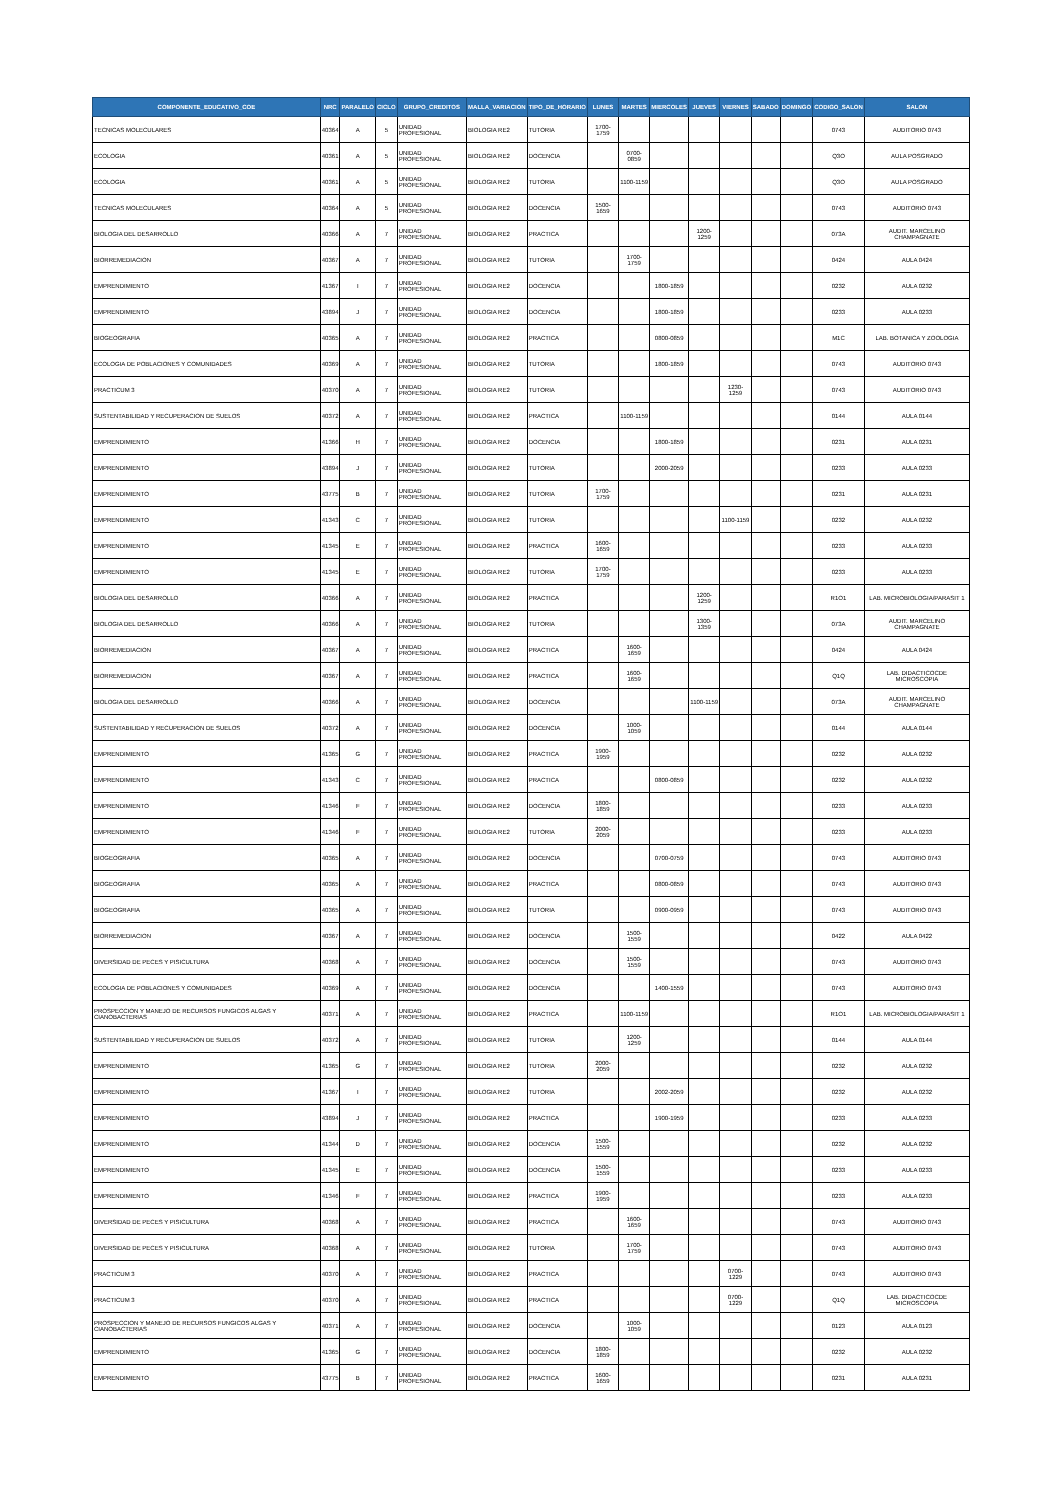| COMPONENTE_EDUCATIVO_COE | NRC | PARALELO | CICLO | GRUPO_CREDITOS | MALLA_VARIACION | TIPO_DE_HORARIO | LUNES | MARTES | MIERCOLES | JUEVES | VIERNES | SABADO | DOMINGO | CODIGO_SALON | SALON |
| --- | --- | --- | --- | --- | --- | --- | --- | --- | --- | --- | --- | --- | --- | --- | --- |
| TECNICAS MOLECULARES | 40364 | A | 5 | UNIDAD PROFESIONAL | BIOLOGIA RE2 | TUTORIA | 1700-1759 | | | | | | | 0743 | AUDITORIO 0743 |
| ECOLOGIA | 40361 | A | 5 | UNIDAD PROFESIONAL | BIOLOGIA RE2 | DOCENCIA | | 0700-0859 | | | | | | Q3O | AULA POSGRADO |
| ECOLOGIA | 40361 | A | 5 | UNIDAD PROFESIONAL | BIOLOGIA RE2 | TUTORIA | | 1100-1159 | | | | | | Q3O | AULA POSGRADO |
| TECNICAS MOLECULARES | 40364 | A | 5 | UNIDAD PROFESIONAL | BIOLOGIA RE2 | DOCENCIA | 1500-1659 | | | | | | | 0743 | AUDITORIO 0743 |
| BIOLOGIA DEL DESARROLLO | 40366 | A | 7 | UNIDAD PROFESIONAL | BIOLOGIA RE2 | PRACTICA | | | | 1200-1259 | | | | 073A | AUDIT. MARCELINO CHAMPAGNATE |
| BIORREMEDIACION | 40367 | A | 7 | UNIDAD PROFESIONAL | BIOLOGIA RE2 | TUTORIA | | 1700-1759 | | | | | | 0424 | AULA 0424 |
| EMPRENDIMIENTO | 41367 | I | 7 | UNIDAD PROFESIONAL | BIOLOGIA RE2 | DOCENCIA | | | 1800-1859 | | | | | 0232 | AULA 0232 |
| EMPRENDIMIENTO | 43894 | J | 7 | UNIDAD PROFESIONAL | BIOLOGIA RE2 | DOCENCIA | | | 1800-1859 | | | | | 0233 | AULA 0233 |
| BIOGEOGRAFIA | 40365 | A | 7 | UNIDAD PROFESIONAL | BIOLOGIA RE2 | PRACTICA | | | 0800-0859 | | | | | M1C | LAB. BOTANICA Y ZOOLOGIA |
| ECOLOGIA DE POBLACIONES Y COMUNIDADES | 40369 | A | 7 | UNIDAD PROFESIONAL | BIOLOGIA RE2 | TUTORIA | | | 1800-1859 | | | | | 0743 | AUDITORIO 0743 |
| PRACTICUM 3 | 40370 | A | 7 | UNIDAD PROFESIONAL | BIOLOGIA RE2 | TUTORIA | | | | | 1230-1259 | | | 0743 | AUDITORIO 0743 |
| SUSTENTABILIDAD Y RECUPERACION DE SUELOS | 40372 | A | 7 | UNIDAD PROFESIONAL | BIOLOGIA RE2 | PRACTICA | | 1100-1159 | | | | | | 0144 | AULA 0144 |
| EMPRENDIMIENTO | 41366 | H | 7 | UNIDAD PROFESIONAL | BIOLOGIA RE2 | DOCENCIA | | | 1800-1859 | | | | | 0231 | AULA 0231 |
| EMPRENDIMIENTO | 43894 | J | 7 | UNIDAD PROFESIONAL | BIOLOGIA RE2 | TUTORIA | | | 2000-2059 | | | | | 0233 | AULA 0233 |
| EMPRENDIMIENTO | 43775 | B | 7 | UNIDAD PROFESIONAL | BIOLOGIA RE2 | TUTORIA | 1700-1759 | | | | | | | 0231 | AULA 0231 |
| EMPRENDIMIENTO | 41343 | C | 7 | UNIDAD PROFESIONAL | BIOLOGIA RE2 | TUTORIA | | | | | 1100-1159 | | | 0232 | AULA 0232 |
| EMPRENDIMIENTO | 41345 | E | 7 | UNIDAD PROFESIONAL | BIOLOGIA RE2 | PRACTICA | 1600-1659 | | | | | | | 0233 | AULA 0233 |
| EMPRENDIMIENTO | 41345 | E | 7 | UNIDAD PROFESIONAL | BIOLOGIA RE2 | TUTORIA | 1700-1759 | | | | | | | 0233 | AULA 0233 |
| BIOLOGIA DEL DESARROLLO | 40366 | A | 7 | UNIDAD PROFESIONAL | BIOLOGIA RE2 | PRACTICA | | | | 1200-1259 | | | | R1O1 | LAB. MICROBIOLOGIA/PARASIT 1 |
| BIOLOGIA DEL DESARROLLO | 40366 | A | 7 | UNIDAD PROFESIONAL | BIOLOGIA RE2 | TUTORIA | | | | 1300-1359 | | | | 073A | AUDIT. MARCELINO CHAMPAGNATE |
| BIORREMEDIACION | 40367 | A | 7 | UNIDAD PROFESIONAL | BIOLOGIA RE2 | PRACTICA | | 1600-1659 | | | | | | 0424 | AULA 0424 |
| BIORREMEDIACION | 40367 | A | 7 | UNIDAD PROFESIONAL | BIOLOGIA RE2 | PRACTICA | | 1600-1659 | | | | | | Q1Q | LAB. DIDACTICOCDE MICROSCOPIA |
| BIOLOGIA DEL DESARROLLO | 40366 | A | 7 | UNIDAD PROFESIONAL | BIOLOGIA RE2 | DOCENCIA | | | | 1100-1159 | | | | 073A | AUDIT. MARCELINO CHAMPAGNATE |
| SUSTENTABILIDAD Y RECUPERACION DE SUELOS | 40372 | A | 7 | UNIDAD PROFESIONAL | BIOLOGIA RE2 | DOCENCIA | | 1000-1059 | | | | | | 0144 | AULA 0144 |
| EMPRENDIMIENTO | 41365 | G | 7 | UNIDAD PROFESIONAL | BIOLOGIA RE2 | PRACTICA | 1900-1959 | | | | | | | 0232 | AULA 0232 |
| EMPRENDIMIENTO | 41343 | C | 7 | UNIDAD PROFESIONAL | BIOLOGIA RE2 | PRACTICA | | | 0800-0859 | | | | | 0232 | AULA 0232 |
| EMPRENDIMIENTO | 41346 | F | 7 | UNIDAD PROFESIONAL | BIOLOGIA RE2 | DOCENCIA | 1800-1859 | | | | | | | 0233 | AULA 0233 |
| EMPRENDIMIENTO | 41346 | F | 7 | UNIDAD PROFESIONAL | BIOLOGIA RE2 | TUTORIA | 2000-2059 | | | | | | | 0233 | AULA 0233 |
| BIOGEOGRAFIA | 40365 | A | 7 | UNIDAD PROFESIONAL | BIOLOGIA RE2 | DOCENCIA | | | 0700-0759 | | | | | 0743 | AUDITORIO 0743 |
| BIOGEOGRAFIA | 40365 | A | 7 | UNIDAD PROFESIONAL | BIOLOGIA RE2 | PRACTICA | | | 0800-0859 | | | | | 0743 | AUDITORIO 0743 |
| BIOGEOGRAFIA | 40365 | A | 7 | UNIDAD PROFESIONAL | BIOLOGIA RE2 | TUTORIA | | | 0900-0959 | | | | | 0743 | AUDITORIO 0743 |
| BIORREMEDIACION | 40367 | A | 7 | UNIDAD PROFESIONAL | BIOLOGIA RE2 | DOCENCIA | | 1500-1559 | | | | | | 0422 | AULA 0422 |
| DIVERSIDAD DE PECES Y PISICULTURA | 40368 | A | 7 | UNIDAD PROFESIONAL | BIOLOGIA RE2 | DOCENCIA | | 1500-1559 | | | | | | 0743 | AUDITORIO 0743 |
| ECOLOGIA DE POBLACIONES Y COMUNIDADES | 40369 | A | 7 | UNIDAD PROFESIONAL | BIOLOGIA RE2 | DOCENCIA | | | 1400-1559 | | | | | 0743 | AUDITORIO 0743 |
| PROSPECCION Y MANEJO DE RECURSOS FUNGICOS ALGAS Y CIANOBACTERIAS | 40371 | A | 7 | UNIDAD PROFESIONAL | BIOLOGIA RE2 | PRACTICA | | 1100-1159 | | | | | | R1O1 | LAB. MICROBIOLOGIA/PARASIT 1 |
| SUSTENTABILIDAD Y RECUPERACION DE SUELOS | 40372 | A | 7 | UNIDAD PROFESIONAL | BIOLOGIA RE2 | TUTORIA | | 1200-1259 | | | | | | 0144 | AULA 0144 |
| EMPRENDIMIENTO | 41365 | G | 7 | UNIDAD PROFESIONAL | BIOLOGIA RE2 | TUTORIA | 2000-2059 | | | | | | | 0232 | AULA 0232 |
| EMPRENDIMIENTO | 41367 | I | 7 | UNIDAD PROFESIONAL | BIOLOGIA RE2 | TUTORIA | | | 2002-2059 | | | | | 0232 | AULA 0232 |
| EMPRENDIMIENTO | 43894 | J | 7 | UNIDAD PROFESIONAL | BIOLOGIA RE2 | PRACTICA | | | 1900-1959 | | | | | 0233 | AULA 0233 |
| EMPRENDIMIENTO | 41344 | D | 7 | UNIDAD PROFESIONAL | BIOLOGIA RE2 | DOCENCIA | 1500-1559 | | | | | | | 0232 | AULA 0232 |
| EMPRENDIMIENTO | 41345 | E | 7 | UNIDAD PROFESIONAL | BIOLOGIA RE2 | DOCENCIA | 1500-1559 | | | | | | | 0233 | AULA 0233 |
| EMPRENDIMIENTO | 41346 | F | 7 | UNIDAD PROFESIONAL | BIOLOGIA RE2 | PRACTICA | 1900-1959 | | | | | | | 0233 | AULA 0233 |
| DIVERSIDAD DE PECES Y PISICULTURA | 40368 | A | 7 | UNIDAD PROFESIONAL | BIOLOGIA RE2 | PRACTICA | | 1600-1659 | | | | | | 0743 | AUDITORIO 0743 |
| DIVERSIDAD DE PECES Y PISICULTURA | 40368 | A | 7 | UNIDAD PROFESIONAL | BIOLOGIA RE2 | TUTORIA | | 1700-1759 | | | | | | 0743 | AUDITORIO 0743 |
| PRACTICUM 3 | 40370 | A | 7 | UNIDAD PROFESIONAL | BIOLOGIA RE2 | PRACTICA | | | | | 0700-1229 | | | 0743 | AUDITORIO 0743 |
| PRACTICUM 3 | 40370 | A | 7 | UNIDAD PROFESIONAL | BIOLOGIA RE2 | PRACTICA | | | | | 0700-1229 | | | Q1Q | LAB. DIDACTICOCDE MICROSCOPIA |
| PROSPECCION Y MANEJO DE RECURSOS FUNGICOS ALGAS Y CIANOBACTERIAS | 40371 | A | 7 | UNIDAD PROFESIONAL | BIOLOGIA RE2 | DOCENCIA | | 1000-1059 | | | | | | 0123 | AULA 0123 |
| EMPRENDIMIENTO | 41365 | G | 7 | UNIDAD PROFESIONAL | BIOLOGIA RE2 | DOCENCIA | 1800-1859 | | | | | | | 0232 | AULA 0232 |
| EMPRENDIMIENTO | 43775 | B | 7 | UNIDAD PROFESIONAL | BIOLOGIA RE2 | PRACTICA | 1600-1659 | | | | | | | 0231 | AULA 0231 |